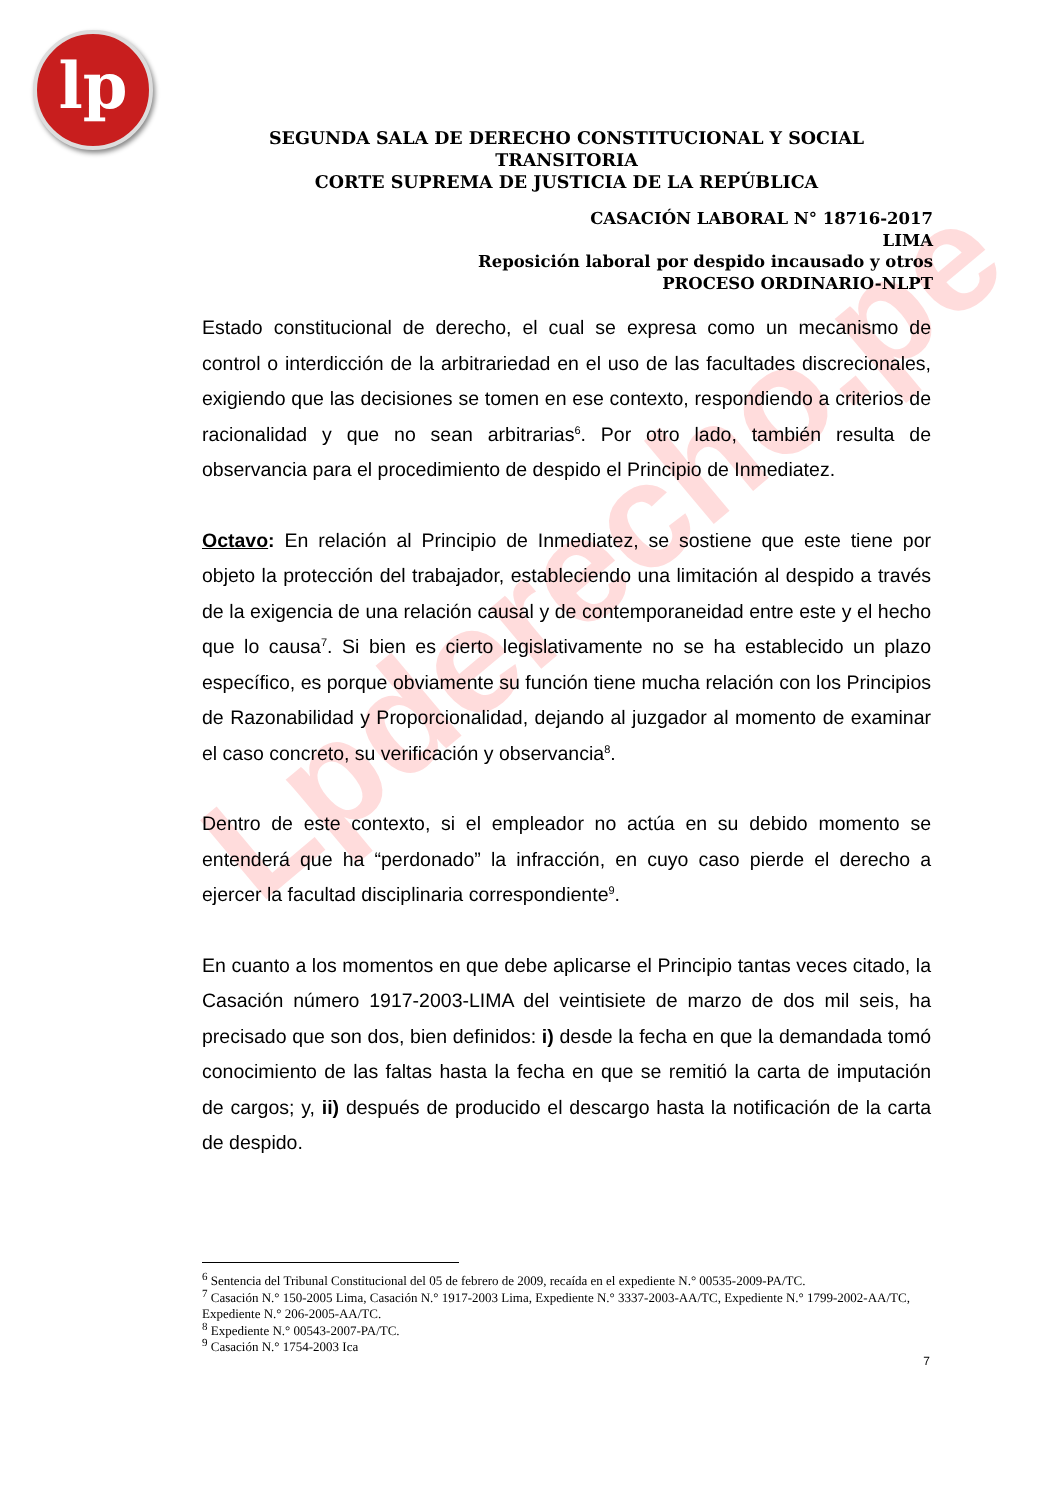lp
Lpderecho.pe
SEGUNDA SALA DE DERECHO CONSTITUCIONAL Y SOCIAL TRANSITORIA
CORTE SUPREMA DE JUSTICIA DE LA REPÚBLICA
CASACIÓN LABORAL N° 18716-2017
LIMA
Reposición laboral por despido incausado y otros
PROCESO ORDINARIO-NLPT
Estado constitucional de derecho, el cual se expresa como un mecanismo de control o interdicción de la arbitrariedad en el uso de las facultades discrecionales, exigiendo que las decisiones se tomen en ese contexto, respondiendo a criterios de racionalidad y que no sean arbitrarias<sup>6</sup>. Por otro lado, también resulta de observancia para el procedimiento de despido el Principio de Inmediatez.
Octavo: En relación al Principio de Inmediatez, se sostiene que este tiene por objeto la protección del trabajador, estableciendo una limitación al despido a través de la exigencia de una relación causal y de contemporaneidad entre este y el hecho que lo causa<sup>7</sup>. Si bien es cierto legislativamente no se ha establecido un plazo específico, es porque obviamente su función tiene mucha relación con los Principios de Razonabilidad y Proporcionalidad, dejando al juzgador al momento de examinar el caso concreto, su verificación y observancia<sup>8</sup>.
Dentro de este contexto, si el empleador no actúa en su debido momento se entenderá que ha “perdonado” la infracción, en cuyo caso pierde el derecho a ejercer la facultad disciplinaria correspondiente<sup>9</sup>.
En cuanto a los momentos en que debe aplicarse el Principio tantas veces citado, la Casación número 1917-2003-LIMA del veintisiete de marzo de dos mil seis, ha precisado que son dos, bien definidos: i) desde la fecha en que la demandada tomó conocimiento de las faltas hasta la fecha en que se remitió la carta de imputación de cargos; y, ii) después de producido el descargo hasta la notificación de la carta de despido.
<sup>6</sup> Sentencia del Tribunal Constitucional del 05 de febrero de 2009, recaída en el expediente N.° 00535-2009-PA/TC.
<sup>7</sup> Casación N.° 150-2005 Lima, Casación N.° 1917-2003 Lima, Expediente N.° 3337-2003-AA/TC, Expediente N.° 1799-2002-AA/TC, Expediente N.° 206-2005-AA/TC.
<sup>8</sup> Expediente N.° 00543-2007-PA/TC.
<sup>9</sup> Casación N.° 1754-2003 Ica
7